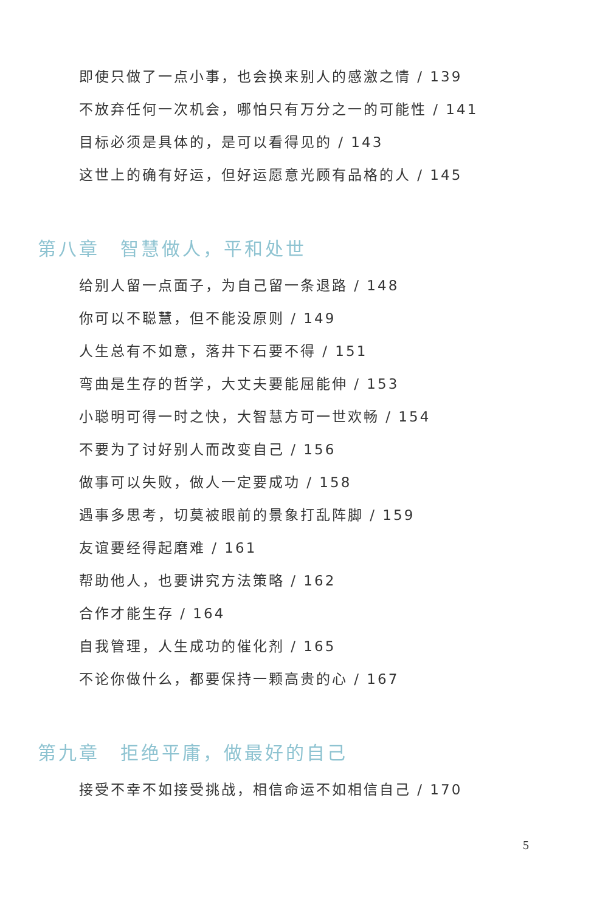即使只做了一点小事，也会换来别人的感激之情 / 139
不放弃任何一次机会，哪怕只有万分之一的可能性 / 141
目标必须是具体的，是可以看得见的 / 143
这世上的确有好运，但好运愿意光顾有品格的人 / 145
第八章　智慧做人，平和处世
给别人留一点面子，为自己留一条退路 / 148
你可以不聪慧，但不能没原则 / 149
人生总有不如意，落井下石要不得 / 151
弯曲是生存的哲学，大丈夫要能屈能伸 / 153
小聪明可得一时之快，大智慧方可一世欢畅 / 154
不要为了讨好别人而改变自己 / 156
做事可以失败，做人一定要成功 / 158
遇事多思考，切莫被眼前的景象打乱阵脚 / 159
友谊要经得起磨难 / 161
帮助他人，也要讲究方法策略 / 162
合作才能生存 / 164
自我管理，人生成功的催化剂 / 165
不论你做什么，都要保持一颗高贵的心 / 167
第九章　拒绝平庸，做最好的自己
接受不幸不如接受挑战，相信命运不如相信自己 / 170
5